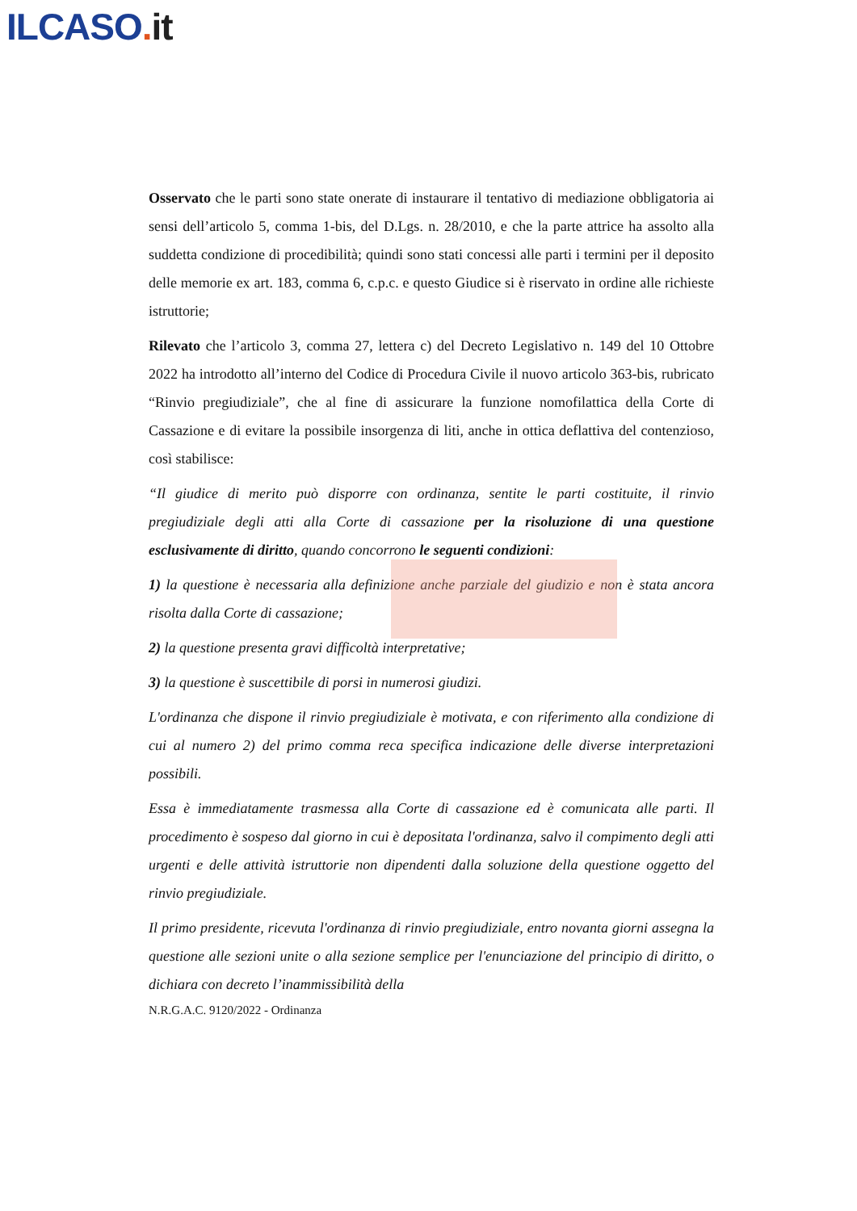ILCASO. it
Osservato che le parti sono state onerate di instaurare il tentativo di mediazione obbligatoria ai sensi dell’articolo 5, comma 1-bis, del D.Lgs. n. 28/2010, e che la parte attrice ha assolto alla suddetta condizione di procedibilità; quindi sono stati concessi alle parti i termini per il deposito delle memorie ex art. 183, comma 6, c.p.c. e questo Giudice si è riservato in ordine alle richieste istruttorie;
Rilevato che l’articolo 3, comma 27, lettera c) del Decreto Legislativo n. 149 del 10 Ottobre 2022 ha introdotto all’interno del Codice di Procedura Civile il nuovo articolo 363-bis, rubricato “Rinvio pregiudiziale”, che al fine di assicurare la funzione nomofilattica della Corte di Cassazione e di evitare la possibile insorgenza di liti, anche in ottica deflattiva del contenzioso, così stabilisce:
“Il giudice di merito può disporre con ordinanza, sentite le parti costituite, il rinvio pregiudiziale degli atti alla Corte di cassazione per la risoluzione di una questione esclusivamente di diritto, quando concorrono le seguenti condizioni:
1) la questione è necessaria alla definizione anche parziale del giudizio e non è stata ancora risolta dalla Corte di cassazione;
2) la questione presenta gravi difficoltà interpretative;
3) la questione è suscettibile di porsi in numerosi giudizi.
L'ordinanza che dispone il rinvio pregiudiziale è motivata, e con riferimento alla condizione di cui al numero 2) del primo comma reca specifica indicazione delle diverse interpretazioni possibili.
Essa è immediatamente trasmessa alla Corte di cassazione ed è comunicata alle parti. Il procedimento è sospeso dal giorno in cui è depositata l'ordinanza, salvo il compimento degli atti urgenti e delle attività istruttorie non dipendenti dalla soluzione della questione oggetto del rinvio pregiudiziale.
Il primo presidente, ricevuta l'ordinanza di rinvio pregiudiziale, entro novanta giorni assegna la questione alle sezioni unite o alla sezione semplice per l'enunciazione del principio di diritto, o dichiara con decreto l’inammissibilità della
N.R.G.A.C. 9120/2022 - Ordinanza